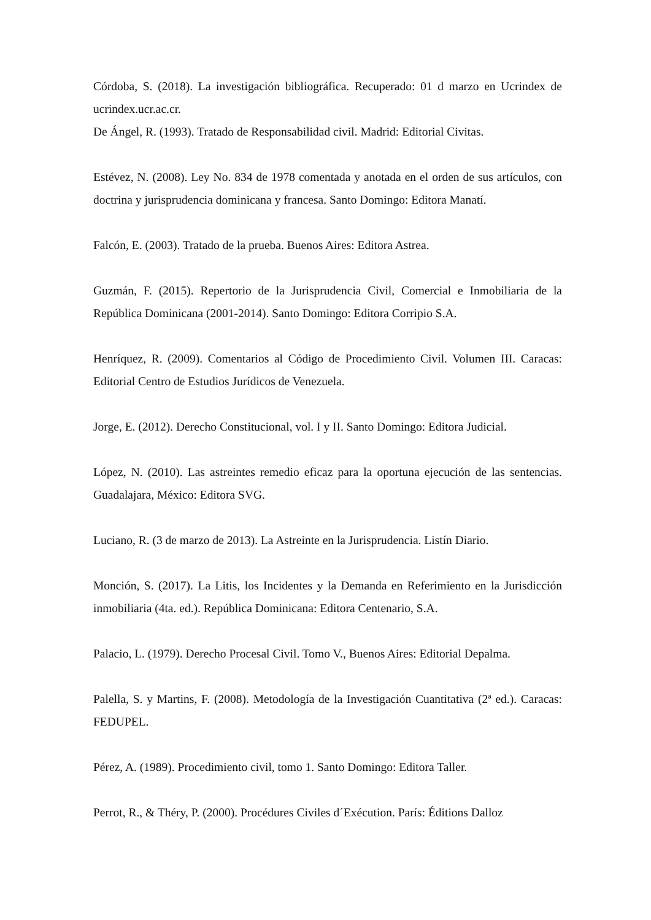Córdoba, S. (2018). La investigación bibliográfica. Recuperado: 01 d marzo en Ucrindex de ucrindex.ucr.ac.cr.
De Ángel, R. (1993). Tratado de Responsabilidad civil. Madrid: Editorial Civitas.
Estévez, N. (2008). Ley No. 834 de 1978 comentada y anotada en el orden de sus artículos, con doctrina y jurisprudencia dominicana y francesa. Santo Domingo: Editora Manatí.
Falcón, E. (2003). Tratado de la prueba. Buenos Aires: Editora Astrea.
Guzmán, F. (2015). Repertorio de la Jurisprudencia Civil, Comercial e Inmobiliaria de la República Dominicana (2001-2014). Santo Domingo: Editora Corripio S.A.
Henríquez, R. (2009). Comentarios al Código de Procedimiento Civil. Volumen III. Caracas: Editorial Centro de Estudios Jurídicos de Venezuela.
Jorge, E. (2012). Derecho Constitucional, vol. I y II. Santo Domingo: Editora Judicial.
López, N. (2010). Las astreintes remedio eficaz para la oportuna ejecución de las sentencias. Guadalajara, México: Editora SVG.
Luciano, R. (3 de marzo de 2013). La Astreinte en la Jurisprudencia. Listín Diario.
Monción, S. (2017). La Litis, los Incidentes y la Demanda en Referimiento en la Jurisdicción inmobiliaria (4ta. ed.). República Dominicana: Editora Centenario, S.A.
Palacio, L. (1979). Derecho Procesal Civil. Tomo V., Buenos Aires: Editorial Depalma.
Palella, S. y Martins, F. (2008). Metodología de la Investigación Cuantitativa (2ª ed.). Caracas: FEDUPEL.
Pérez, A. (1989). Procedimiento civil, tomo 1. Santo Domingo: Editora Taller.
Perrot, R., & Théry, P. (2000). Procédures Civiles d´Exécution. París: Éditions Dalloz